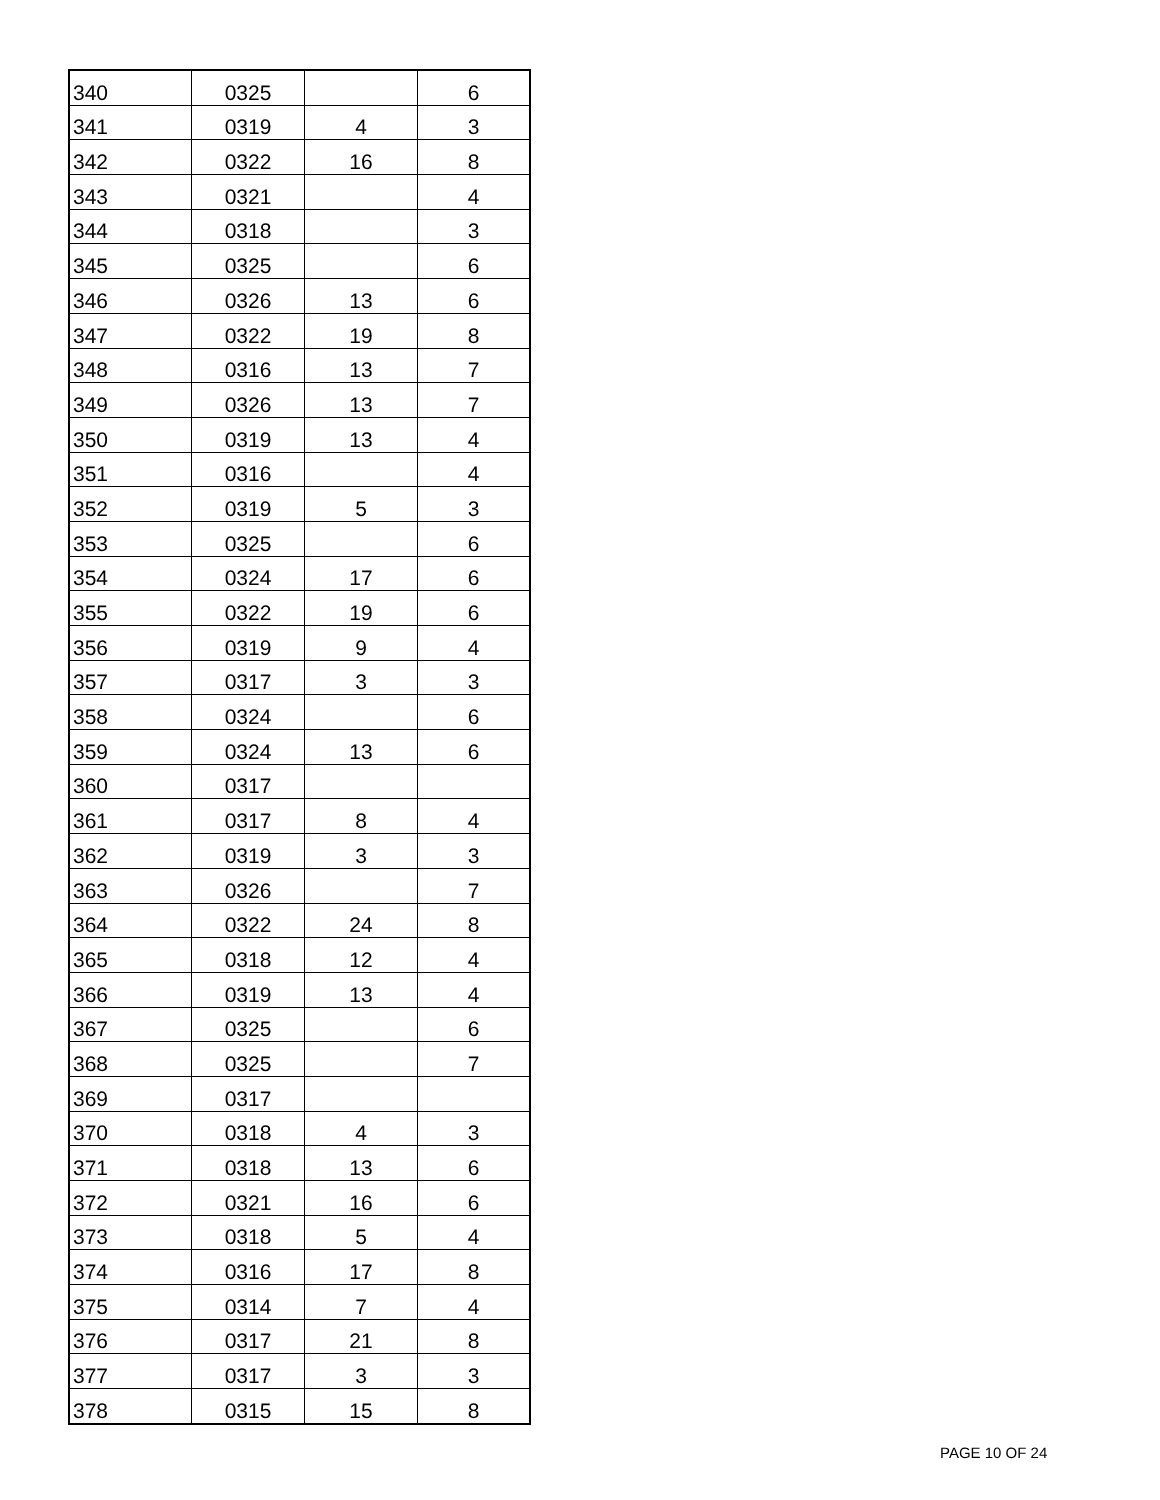| 340 | 0325 | | 6 |
| 341 | 0319 | 4 | 3 |
| 342 | 0322 | 16 | 8 |
| 343 | 0321 | | 4 |
| 344 | 0318 | | 3 |
| 345 | 0325 | | 6 |
| 346 | 0326 | 13 | 6 |
| 347 | 0322 | 19 | 8 |
| 348 | 0316 | 13 | 7 |
| 349 | 0326 | 13 | 7 |
| 350 | 0319 | 13 | 4 |
| 351 | 0316 | | 4 |
| 352 | 0319 | 5 | 3 |
| 353 | 0325 | | 6 |
| 354 | 0324 | 17 | 6 |
| 355 | 0322 | 19 | 6 |
| 356 | 0319 | 9 | 4 |
| 357 | 0317 | 3 | 3 |
| 358 | 0324 | | 6 |
| 359 | 0324 | 13 | 6 |
| 360 | 0317 | | |
| 361 | 0317 | 8 | 4 |
| 362 | 0319 | 3 | 3 |
| 363 | 0326 | | 7 |
| 364 | 0322 | 24 | 8 |
| 365 | 0318 | 12 | 4 |
| 366 | 0319 | 13 | 4 |
| 367 | 0325 | | 6 |
| 368 | 0325 | | 7 |
| 369 | 0317 | | |
| 370 | 0318 | 4 | 3 |
| 371 | 0318 | 13 | 6 |
| 372 | 0321 | 16 | 6 |
| 373 | 0318 | 5 | 4 |
| 374 | 0316 | 17 | 8 |
| 375 | 0314 | 7 | 4 |
| 376 | 0317 | 21 | 8 |
| 377 | 0317 | 3 | 3 |
| 378 | 0315 | 15 | 8 |
PAGE 10 OF 24